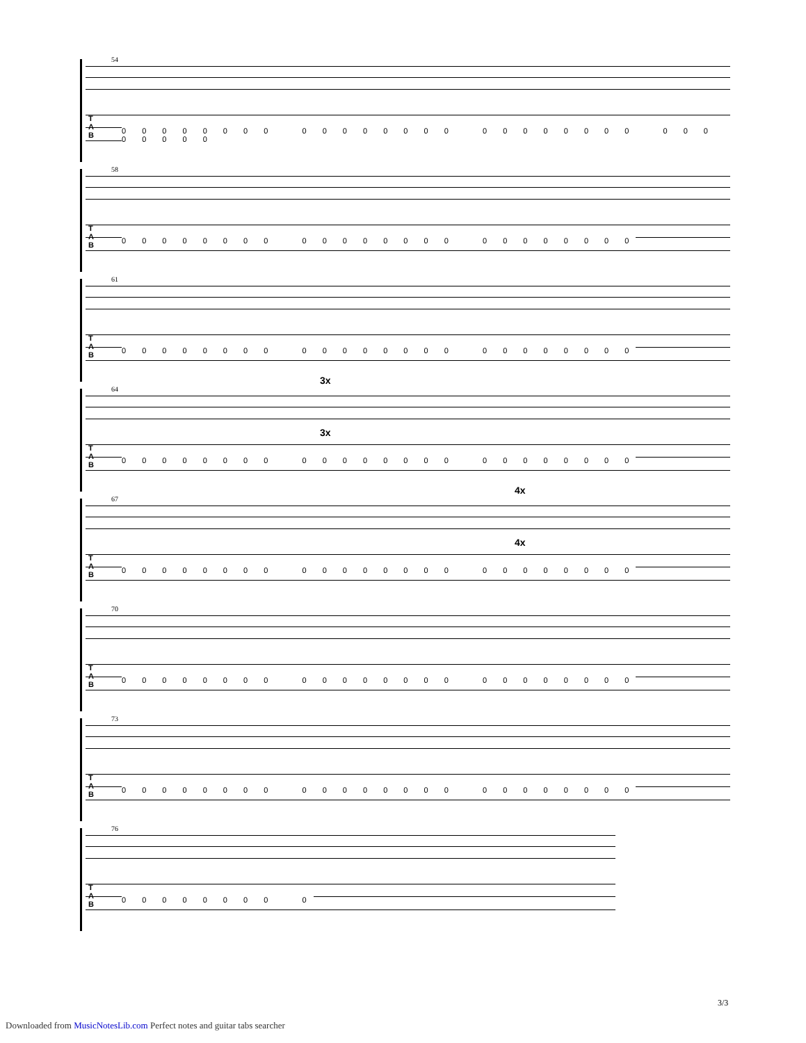54
T
A
B
0 0 0 0 0 0 0 0 0 0 0 0 0 0 0 0 0 0 0 0 0 0 0 0 0 0 0 0 0 0 0 0
58
T
A
B
0 0 0 0 0 0 0 0 0 0 0 0 0 0 0 0 0 0 0 0 0 0 0 0
61
T
A
B
0 0 0 0 0 0 0 0 0 0 0 0 0 0 0 0 0 0 0 0 0 0 0 0
64
3x
3x
T
A
B
0 0 0 0 0 0 0 0 0 0 0 0 0 0 0 0 0 0 0 0 0 0 0 0
67
4x
4x
T
A
B
0 0 0 0 0 0 0 0 0 0 0 0 0 0 0 0 0 0 0 0 0 0 0 0
70
T
A
B
0 0 0 0 0 0 0 0 0 0 0 0 0 0 0 0 0 0 0 0 0 0 0 0
73
T
A
B
0 0 0 0 0 0 0 0 0 0 0 0 0 0 0 0 0 0 0 0 0 0 0 0
76
T
A
B
0 0 0 0 0 0 0 0 0
3/3
Downloaded from MusicNotesLib.com Perfect notes and guitar tabs searcher